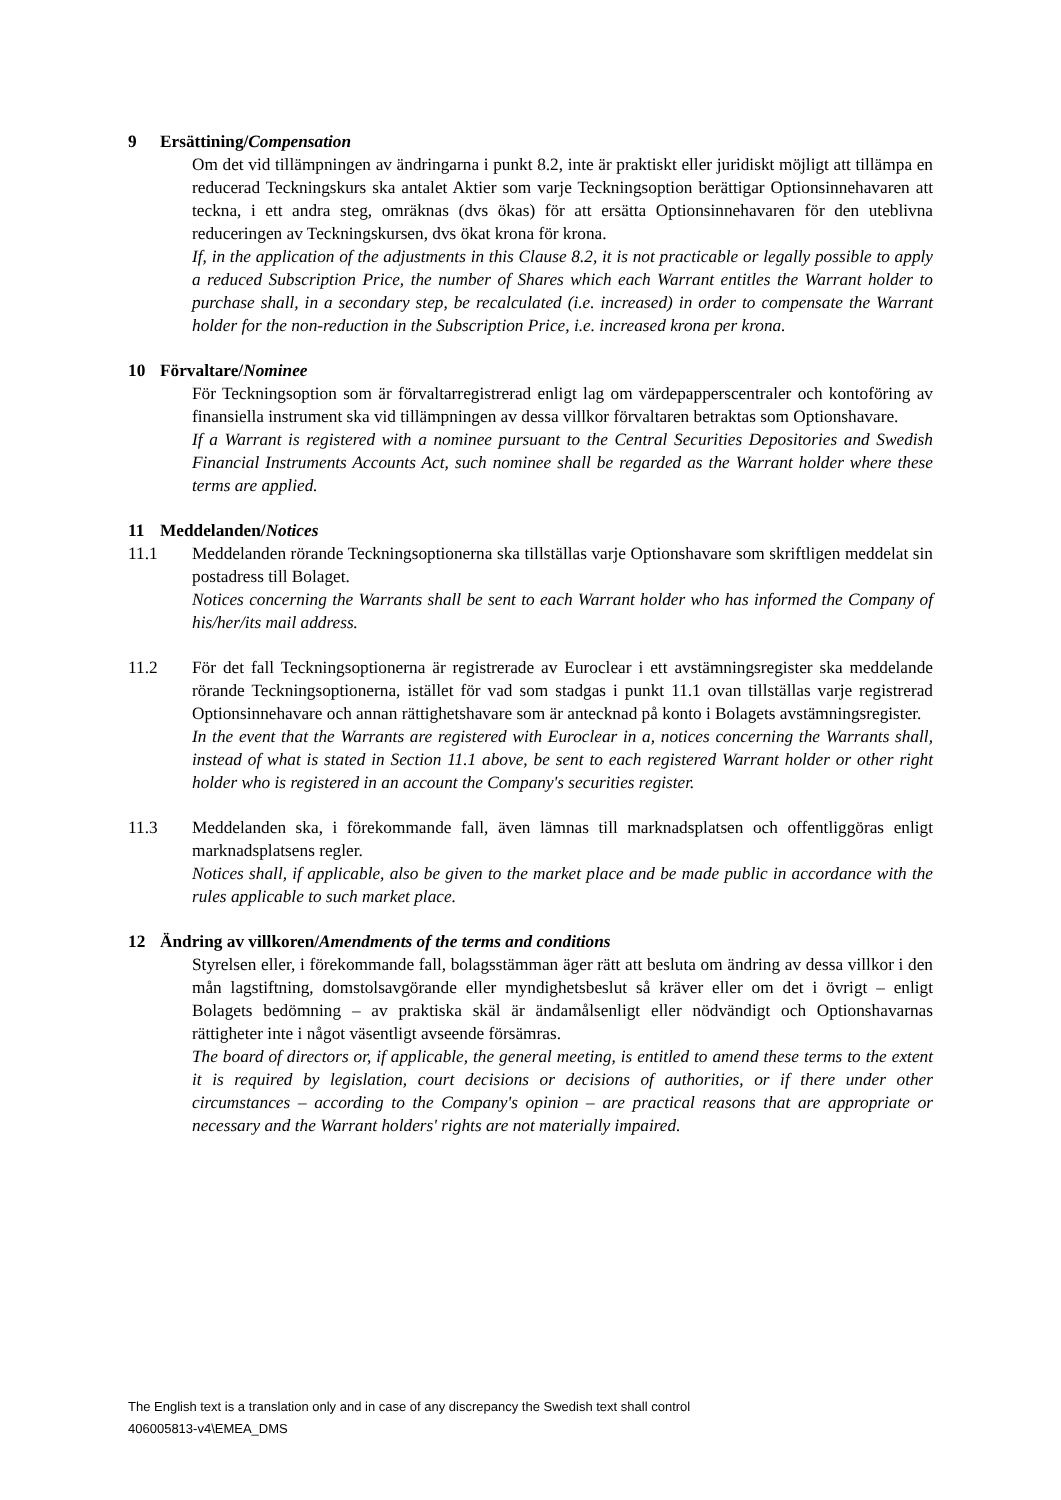9 Ersättining/Compensation
Om det vid tillämpningen av ändringarna i punkt 8.2, inte är praktiskt eller juridiskt möjligt att tillämpa en reducerad Teckningskurs ska antalet Aktier som varje Teckningsoption berättigar Optionsinnehavaren att teckna, i ett andra steg, omräknas (dvs ökas) för att ersätta Optionsinnehavaren för den uteblivna reduceringen av Teckningskursen, dvs ökat krona för krona.
If, in the application of the adjustments in this Clause 8.2, it is not practicable or legally possible to apply a reduced Subscription Price, the number of Shares which each Warrant entitles the Warrant holder to purchase shall, in a secondary step, be recalculated (i.e. increased) in order to compensate the Warrant holder for the non-reduction in the Subscription Price, i.e. increased krona per krona.
10 Förvaltare/Nominee
För Teckningsoption som är förvaltarregistrerad enligt lag om värdepapperscentraler och kontoföring av finansiella instrument ska vid tillämpningen av dessa villkor förvaltaren betraktas som Optionshavare.
If a Warrant is registered with a nominee pursuant to the Central Securities Depositories and Swedish Financial Instruments Accounts Act, such nominee shall be regarded as the Warrant holder where these terms are applied.
11 Meddelanden/Notices
11.1 Meddelanden rörande Teckningsoptionerna ska tillställas varje Optionshavare som skriftligen meddelat sin postadress till Bolaget.
Notices concerning the Warrants shall be sent to each Warrant holder who has informed the Company of his/her/its mail address.
11.2 För det fall Teckningsoptionerna är registrerade av Euroclear i ett avstämningsregister ska meddelande rörande Teckningsoptionerna, istället för vad som stadgas i punkt 11.1 ovan tillställas varje registrerad Optionsinnehavare och annan rättighetshavare som är antecknad på konto i Bolagets avstämningsregister.
In the event that the Warrants are registered with Euroclear in a, notices concerning the Warrants shall, instead of what is stated in Section 11.1 above, be sent to each registered Warrant holder or other right holder who is registered in an account the Company's securities register.
11.3 Meddelanden ska, i förekommande fall, även lämnas till marknadsplatsen och offentliggöras enligt marknadsplatsens regler.
Notices shall, if applicable, also be given to the market place and be made public in accordance with the rules applicable to such market place.
12 Ändring av villkoren/Amendments of the terms and conditions
Styrelsen eller, i förekommande fall, bolagsstämman äger rätt att besluta om ändring av dessa villkor i den mån lagstiftning, domstolsavgörande eller myndighetsbeslut så kräver eller om det i övrigt – enligt Bolagets bedömning – av praktiska skäl är ändamålsenligt eller nödvändigt och Optionshavarnas rättigheter inte i något väsentligt avseende försämras.
The board of directors or, if applicable, the general meeting, is entitled to amend these terms to the extent it is required by legislation, court decisions or decisions of authorities, or if there under other circumstances – according to the Company's opinion – are practical reasons that are appropriate or necessary and the Warrant holders' rights are not materially impaired.
The English text is a translation only and in case of any discrepancy the Swedish text shall control
406005813-v4\EMEA_DMS